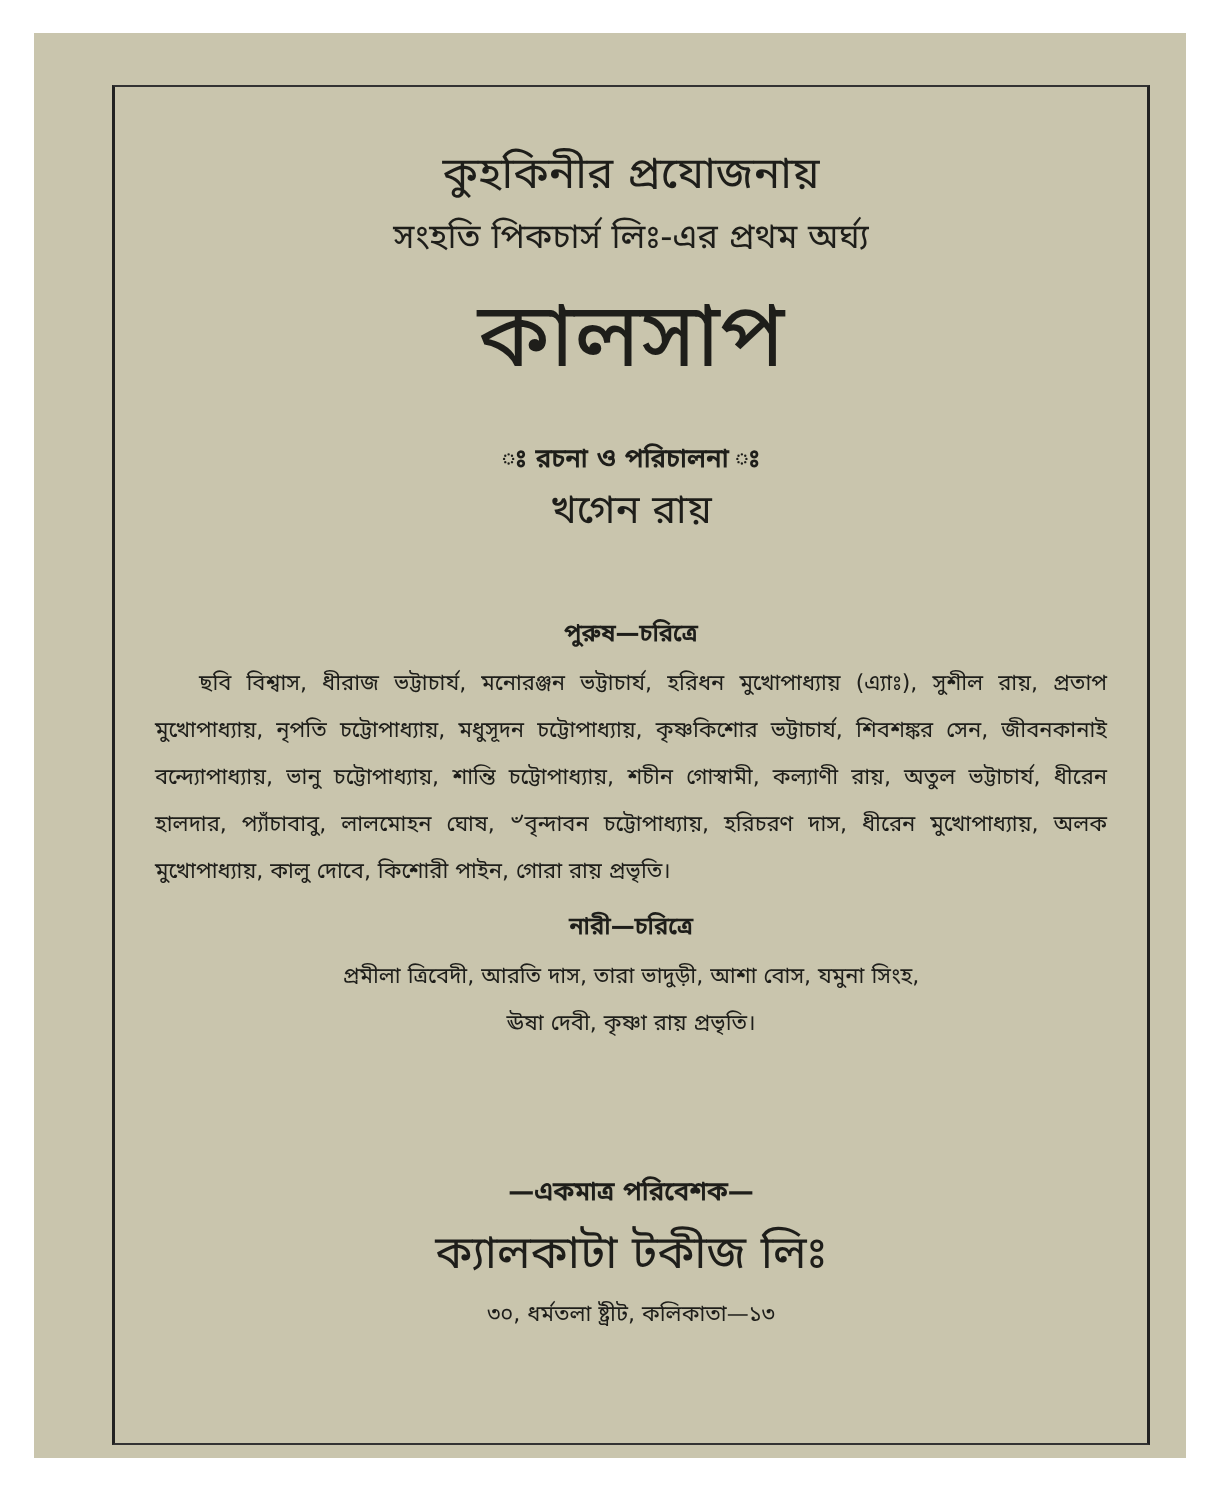কুহকিনীর প্রযোজনায়
সংহতি পিকচার্স লিঃ-এর প্রথম অর্ঘ্য
কালসাপ
ঃ রচনা ও পরিচালনা ঃ
খগেন রায়
পুরুষ—চরিত্রে
  ছবি বিশ্বাস, ধীরাজ ভট্টাচার্য, মনোরঞ্জন ভট্টাচার্য, হরিধন মুখোপাধ্যায় (এ্যাঃ), সুশীল রায়, প্রতাপ মুখোপাধ্যায়, নৃপতি চট্টোপাধ্যায়, মধুসূদন চট্টোপাধ্যায়, কৃষ্ণকিশোর ভট্টাচার্য, শিবশঙ্কর সেন, জীবনকানাই বন্দ্যোপাধ্যায়, ভানু চট্টোপাধ্যায়, শান্তি চট্টোপাধ্যায়, শচীন গোস্বামী, কল্যাণী রায়, অতুল ভট্টাচার্য, ধীরেন হালদার, প্যাঁচাবাবু, লালমোহন ঘোষ, ৺বৃন্দাবন চট্টোপাধ্যায়, হরিচরণ দাস, ধীরেন মুখোপাধ্যায়, অলক মুখোপাধ্যায়, কালু দোবে, কিশোরী পাইন, গোরা রায় প্রভৃতি।
নারী—চরিত্রে
প্রমীলা ত্রিবেদী, আরতি দাস, তারা ভাদুড়ী, আশা বোস, যমুনা সিংহ,
ঊষা দেবী, কৃষ্ণা রায় প্রভৃতি।
—একমাত্র পরিবেশক—
ক্যালকাটা টকীজ লিঃ
৩০, ধর্মতলা ষ্ট্রীট, কলিকাতা—১৩